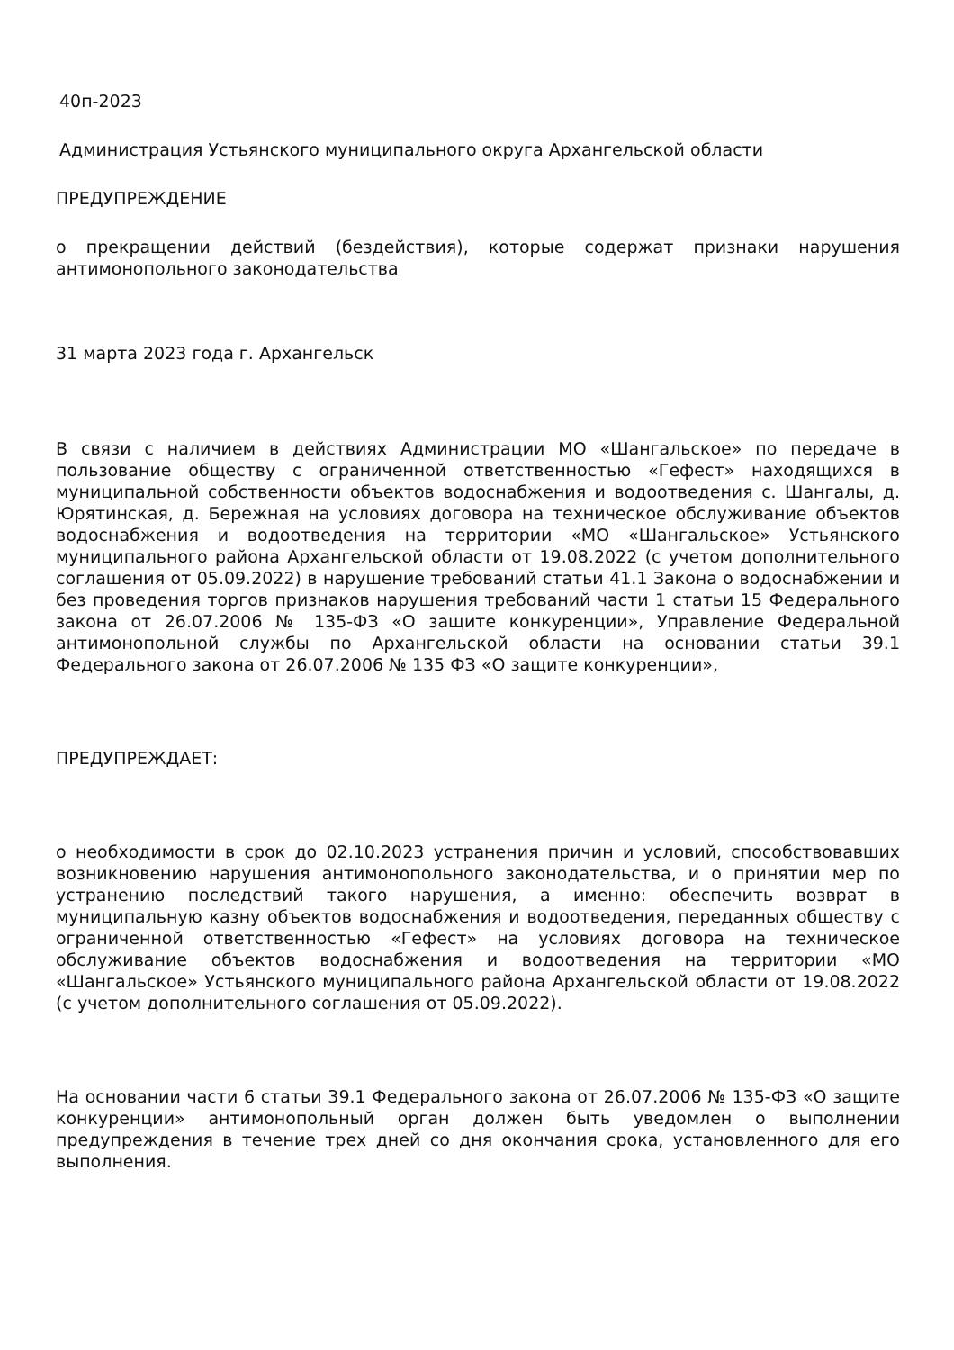40п-2023
Администрация Устьянского муниципального округа Архангельской области
ПРЕДУПРЕЖДЕНИЕ
о прекращении действий (бездействия), которые содержат признаки нарушения антимонопольного законодательства
31 марта 2023 года г. Архангельск
В связи с наличием в действиях Администрации МО «Шангальское» по передаче в пользование обществу с ограниченной ответственностью «Гефест» находящихся в муниципальной собственности объектов водоснабжения и водоотведения с. Шангалы, д. Юрятинская, д. Бережная на условиях договора на техническое обслуживание объектов водоснабжения и водоотведения на территории «МО «Шангальское» Устьянского муниципального района Архангельской области от 19.08.2022 (с учетом дополнительного соглашения от 05.09.2022) в нарушение требований статьи 41.1 Закона о водоснабжении и без проведения торгов признаков нарушения требований части 1 статьи 15 Федерального закона от 26.07.2006 № 135-ФЗ «О защите конкуренции», Управление Федеральной антимонопольной службы по Архангельской области на основании статьи 39.1 Федерального закона от 26.07.2006 № 135 ФЗ «О защите конкуренции»,
ПРЕДУПРЕЖДАЕТ:
о необходимости в срок до 02.10.2023 устранения причин и условий, способствовавших возникновению нарушения антимонопольного законодательства, и о принятии мер по устранению последствий такого нарушения, а именно: обеспечить возврат в муниципальную казну объектов водоснабжения и водоотведения, переданных обществу с ограниченной ответственностью «Гефест» на условиях договора на техническое обслуживание объектов водоснабжения и водоотведения на территории «МО «Шангальское» Устьянского муниципального района Архангельской области от 19.08.2022 (с учетом дополнительного соглашения от 05.09.2022).
На основании части 6 статьи 39.1 Федерального закона от 26.07.2006 № 135-ФЗ «О защите конкуренции» антимонопольный орган должен быть уведомлен о выполнении предупреждения в течение трех дней со дня окончания срока, установленного для его выполнения.